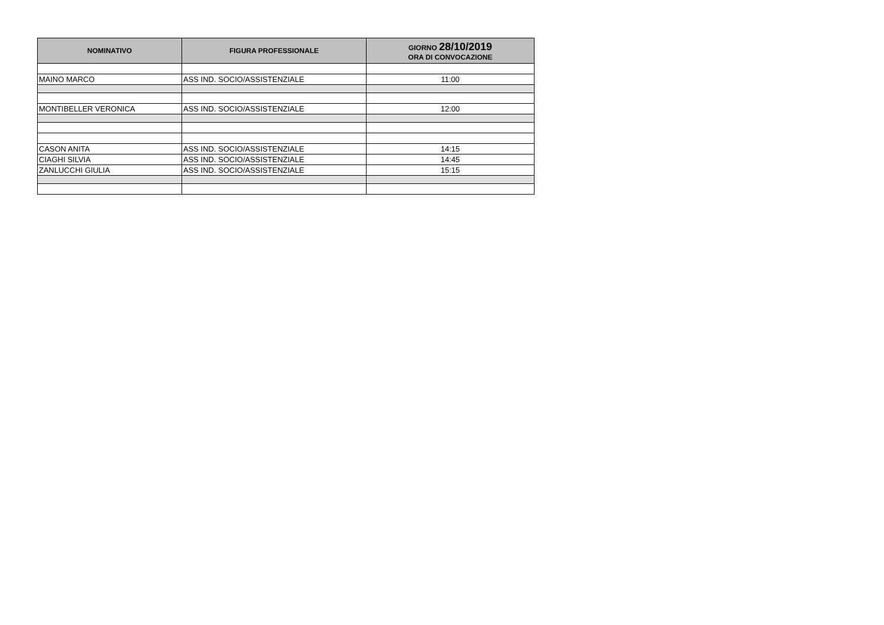| NOMINATIVO | FIGURA PROFESSIONALE | GIORNO 28/10/2019 ORA DI CONVOCAZIONE |
| --- | --- | --- |
| MAINO MARCO | ASS IND. SOCIO/ASSISTENZIALE | 11:00 |
| MONTIBELLER VERONICA | ASS IND. SOCIO/ASSISTENZIALE | 12:00 |
| CASON ANITA | ASS IND. SOCIO/ASSISTENZIALE | 14:15 |
| CIAGHI SILVIA | ASS IND. SOCIO/ASSISTENZIALE | 14:45 |
| ZANLUCCHI GIULIA | ASS IND. SOCIO/ASSISTENZIALE | 15:15 |